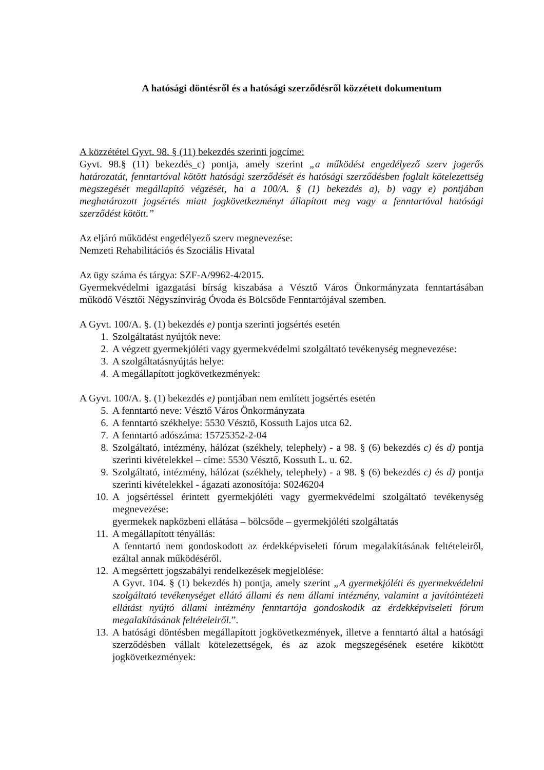A hatósági döntésről és a hatósági szerződésről közzétett dokumentum
A közzététel Gyvt. 98. § (11) bekezdés szerinti jogcíme:
Gyvt. 98.§ (11) bekezdés_c) pontja, amely szerint „a működést engedélyező szerv jogerős határozatát, fenntartóval kötött hatósági szerződését és hatósági szerződésben foglalt kötelezettség megszegését megállapító végzését, ha a 100/A. § (1) bekezdés a), b) vagy e) pontjában meghatározott jogsértés miatt jogkövetkezményt állapított meg vagy a fenntartóval hatósági szerződést kötött.”
Az eljáró működést engedélyező szerv megnevezése:
Nemzeti Rehabilitációs és Szociális Hivatal
Az ügy száma és tárgya: SZF-A/9962-4/2015.
Gyermekvédelmi igazgatási bírság kiszabása a Vésztő Város Önkormányzata fenntartásában működő Vésztői Négyszínvirág Óvoda és Bölcsőde Fenntartójával szemben.
A Gyvt. 100/A. §. (1) bekezdés e) pontja szerinti jogsértés esetén
1. Szolgáltatást nyújtók neve:
2. A végzett gyermekjóléti vagy gyermekvédelmi szolgáltató tevékenység megnevezése:
3. A szolgáltatásnyújtás helye:
4. A megállapított jogkövetkezmények:
A Gyvt. 100/A. §. (1) bekezdés e) pontjában nem említett jogsértés esetén
5. A fenntartó neve: Vésztő Város Önkormányzata
6. A fenntartó székhelye: 5530 Vésztő, Kossuth Lajos utca 62.
7. A fenntartó adószáma: 15725352-2-04
8. Szolgáltató, intézmény, hálózat (székhely, telephely) - a 98. § (6) bekezdés c) és d) pontja szerinti kivételekkel – címe: 5530 Vésztő, Kossuth L. u. 62.
9. Szolgáltató, intézmény, hálózat (székhely, telephely) - a 98. § (6) bekezdés c) és d) pontja szerinti kivételekkel - ágazati azonosítója: S0246204
10. A jogsértéssel érintett gyermekjóléti vagy gyermekvédelmi szolgáltató tevékenység megnevezése:
gyermekek napközbeni ellátása – bölcsőde – gyermekjóléti szolgáltatás
11. A megállapított tényállás:
A fenntartó nem gondoskodott az érdekképviseleti fórum megalakításának feltételeiről, ezáltal annak működéséről.
12. A megsértett jogszabályi rendelkezések megjelölése:
A Gyvt. 104. § (1) bekezdés h) pontja, amely szerint „A gyermekjóléti és gyermekvédelmi szolgáltató tevékenységet ellátó állami és nem állami intézmény, valamint a javítóintézeti ellátást nyújtó állami intézmény fenntartója gondoskodik az érdekképviseleti fórum megalakításának feltételeiről.”.
13. A hatósági döntésben megállapított jogkövetkezmények, illetve a fenntartó által a hatósági szerződésben vállalt kötelezettségek, és az azok megszegésének esetére kikötött jogkövetkezmények: